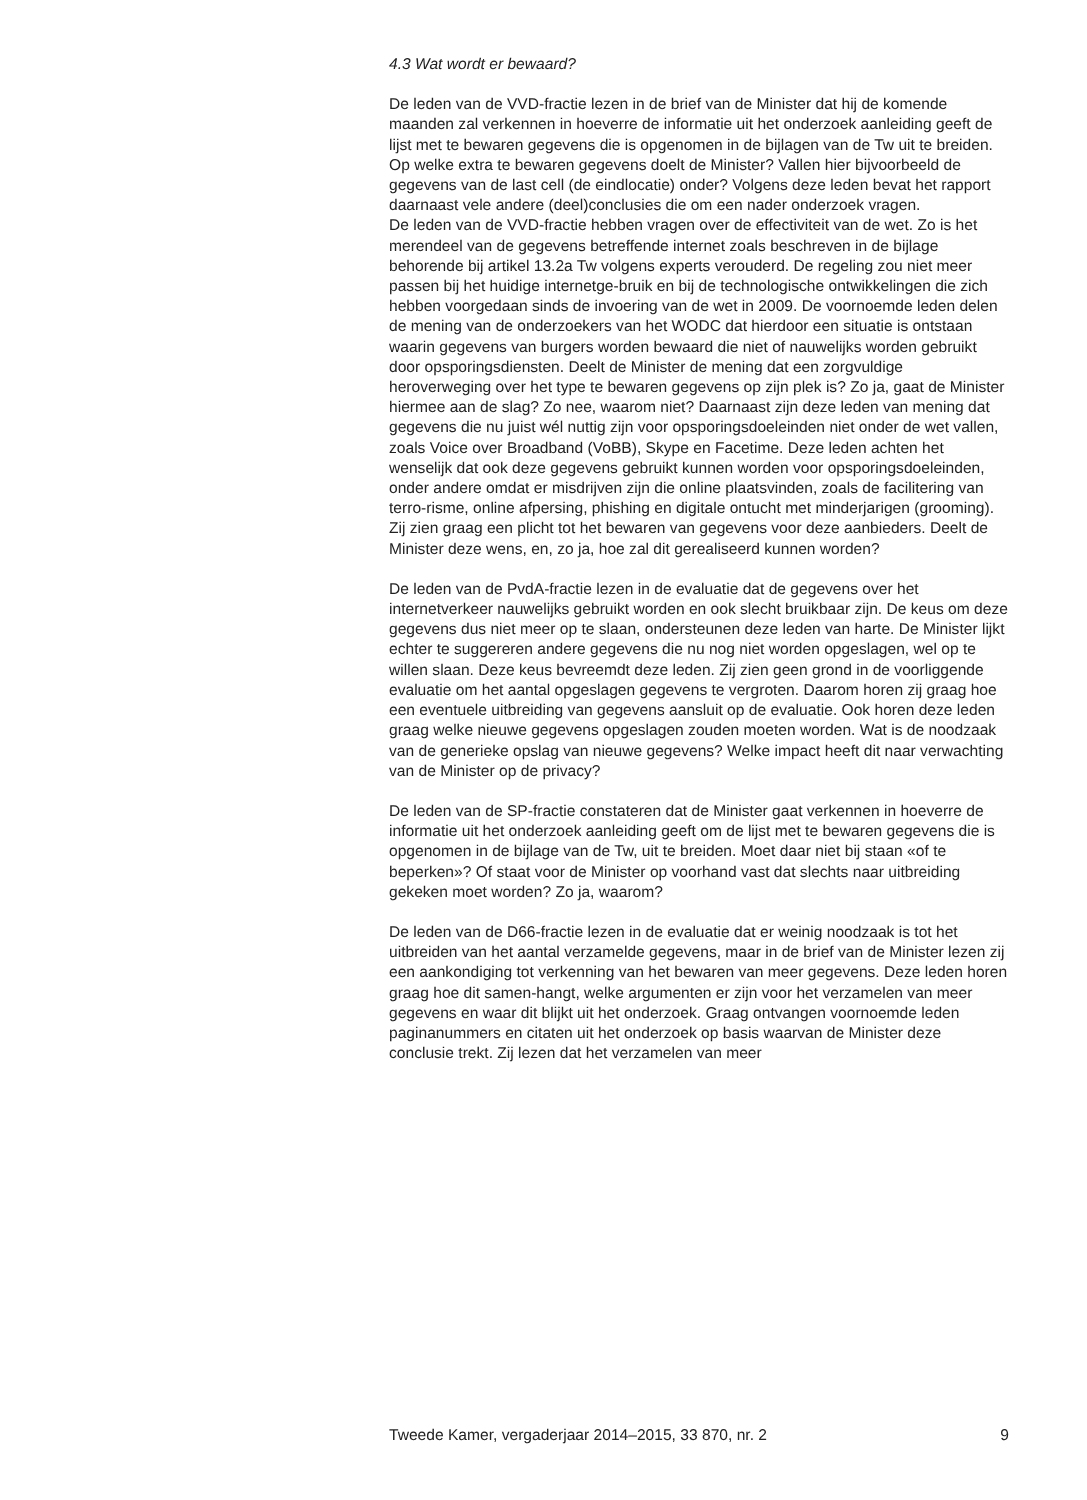4.3 Wat wordt er bewaard?
De leden van de VVD-fractie lezen in de brief van de Minister dat hij de komende maanden zal verkennen in hoeverre de informatie uit het onderzoek aanleiding geeft de lijst met te bewaren gegevens die is opgenomen in de bijlagen van de Tw uit te breiden. Op welke extra te bewaren gegevens doelt de Minister? Vallen hier bijvoorbeeld de gegevens van de last cell (de eindlocatie) onder? Volgens deze leden bevat het rapport daarnaast vele andere (deel)conclusies die om een nader onderzoek vragen.
De leden van de VVD-fractie hebben vragen over de effectiviteit van de wet. Zo is het merendeel van de gegevens betreffende internet zoals beschreven in de bijlage behorende bij artikel 13.2a Tw volgens experts verouderd. De regeling zou niet meer passen bij het huidige internetge-bruik en bij de technologische ontwikkelingen die zich hebben voorgedaan sinds de invoering van de wet in 2009. De voornoemde leden delen de mening van de onderzoekers van het WODC dat hierdoor een situatie is ontstaan waarin gegevens van burgers worden bewaard die niet of nauwelijks worden gebruikt door opsporingsdiensten. Deelt de Minister de mening dat een zorgvuldige heroverweging over het type te bewaren gegevens op zijn plek is? Zo ja, gaat de Minister hiermee aan de slag? Zo nee, waarom niet? Daarnaast zijn deze leden van mening dat gegevens die nu juist wél nuttig zijn voor opsporingsdoeleinden niet onder de wet vallen, zoals Voice over Broadband (VoBB), Skype en Facetime. Deze leden achten het wenselijk dat ook deze gegevens gebruikt kunnen worden voor opsporingsdoeleinden, onder andere omdat er misdrijven zijn die online plaatsvinden, zoals de facilitering van terro-risme, online afpersing, phishing en digitale ontucht met minderjarigen (grooming). Zij zien graag een plicht tot het bewaren van gegevens voor deze aanbieders. Deelt de Minister deze wens, en, zo ja, hoe zal dit gerealiseerd kunnen worden?
De leden van de PvdA-fractie lezen in de evaluatie dat de gegevens over het internetverkeer nauwelijks gebruikt worden en ook slecht bruikbaar zijn. De keus om deze gegevens dus niet meer op te slaan, ondersteunen deze leden van harte. De Minister lijkt echter te suggereren andere gegevens die nu nog niet worden opgeslagen, wel op te willen slaan. Deze keus bevreemdt deze leden. Zij zien geen grond in de voorliggende evaluatie om het aantal opgeslagen gegevens te vergroten. Daarom horen zij graag hoe een eventuele uitbreiding van gegevens aansluit op de evaluatie. Ook horen deze leden graag welke nieuwe gegevens opgeslagen zouden moeten worden. Wat is de noodzaak van de generieke opslag van nieuwe gegevens? Welke impact heeft dit naar verwachting van de Minister op de privacy?
De leden van de SP-fractie constateren dat de Minister gaat verkennen in hoeverre de informatie uit het onderzoek aanleiding geeft om de lijst met te bewaren gegevens die is opgenomen in de bijlage van de Tw, uit te breiden. Moet daar niet bij staan «of te beperken»? Of staat voor de Minister op voorhand vast dat slechts naar uitbreiding gekeken moet worden? Zo ja, waarom?
De leden van de D66-fractie lezen in de evaluatie dat er weinig noodzaak is tot het uitbreiden van het aantal verzamelde gegevens, maar in de brief van de Minister lezen zij een aankondiging tot verkenning van het bewaren van meer gegevens. Deze leden horen graag hoe dit samen-hangt, welke argumenten er zijn voor het verzamelen van meer gegevens en waar dit blijkt uit het onderzoek. Graag ontvangen voornoemde leden paginanummers en citaten uit het onderzoek op basis waarvan de Minister deze conclusie trekt. Zij lezen dat het verzamelen van meer
Tweede Kamer, vergaderjaar 2014–2015, 33 870, nr. 2 9